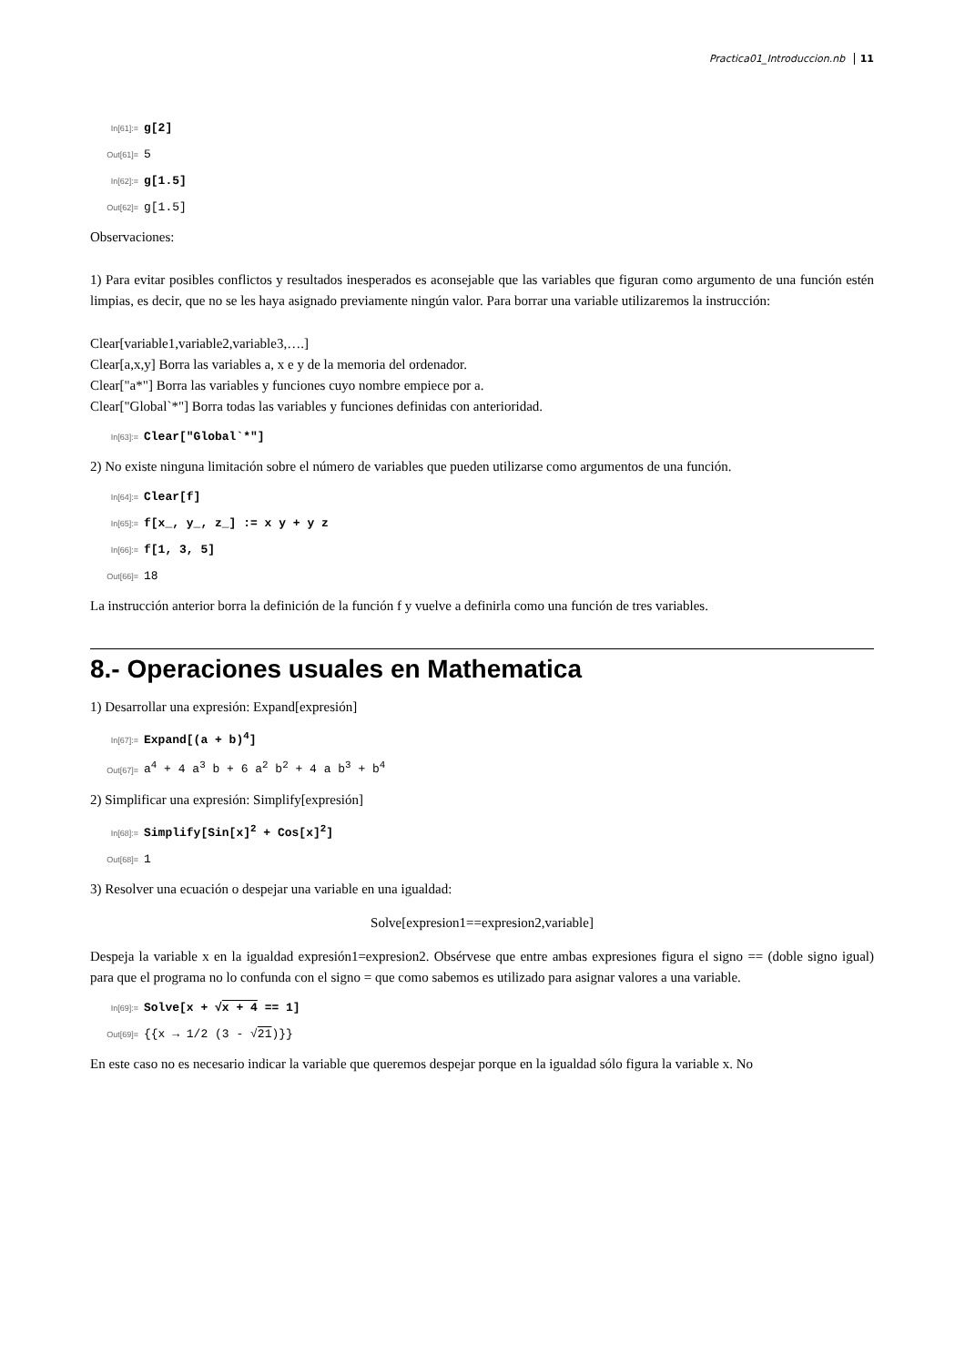Practica01_Introduccion.nb 11
In[61]:= g[2]
Out[61]= 5
In[62]:= g[1.5]
Out[62]= g[1.5]
Observaciones:
1) Para evitar posibles conflictos y resultados inesperados es aconsejable que las variables que figuran como argumento de una función estén limpias, es decir, que no se les haya asignado previamente ningún valor. Para borrar una variable utilizaremos la instrucción:
Clear[variable1,variable2,variable3,….]
Clear[a,x,y] Borra las variables a, x e y de la memoria del ordenador.
Clear["a*"] Borra las variables y funciones cuyo nombre empiece por a.
Clear["Global`*"] Borra todas las variables y funciones definidas con anterioridad.
In[63]:= Clear["Global`*"]
2) No existe ninguna limitación sobre el número de variables que pueden utilizarse como argumentos de una función.
In[64]:= Clear[f]
In[65]:= f[x_, y_, z_] := x y + y z
In[66]:= f[1, 3, 5]
Out[66]= 18
La instrucción anterior borra la definición de la función f y vuelve a definirla como una función de tres variables.
8.- Operaciones usuales en Mathematica
1) Desarrollar una expresión: Expand[expresión]
In[67]:= Expand[(a + b)<sup>4</sup>]
Out[67]= a<sup>4</sup> + 4 a<sup>3</sup> b + 6 a<sup>2</sup> b<sup>2</sup> + 4 a b<sup>3</sup> + b<sup>4</sup>
2) Simplificar una expresión: Simplify[expresión]
In[68]:= Simplify[Sin[x]<sup>2</sup> + Cos[x]<sup>2</sup>]
Out[68]= 1
3) Resolver una ecuación o despejar una variable en una igualdad:
Solve[expresion1==expresion2,variable]
Despeja la variable x en la igualdad expresión1=expresion2. Obsérvese que entre ambas expresiones figura el signo == (doble signo igual) para que el programa no lo confunda con el signo = que como sabemos es utilizado para asignar valores a una variable.
In[69]:= Solve[x + √x + 4 == 1]
Out[69]= {{x → 1/2 (3 - √21)}}
En este caso no es necesario indicar la variable que queremos despejar porque en la igualdad sólo figura la variable x. No